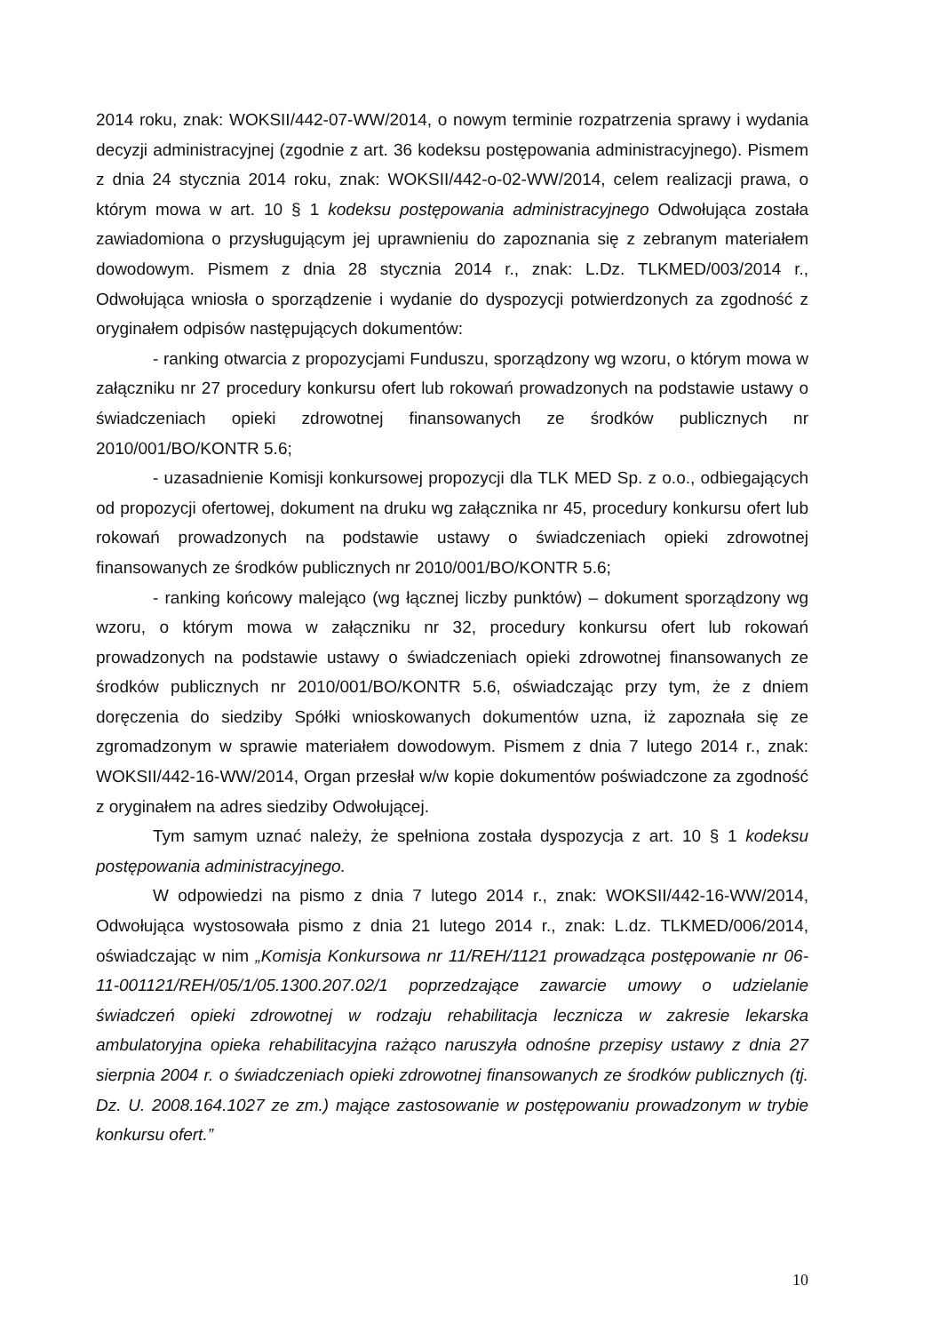2014 roku, znak: WOKSII/442-07-WW/2014, o nowym terminie rozpatrzenia sprawy i wydania decyzji administracyjnej (zgodnie z art. 36 kodeksu postępowania administracyjnego). Pismem z dnia 24 stycznia 2014 roku, znak: WOKSII/442-o-02-WW/2014, celem realizacji prawa, o którym mowa w art. 10 § 1 kodeksu postępowania administracyjnego Odwołująca została zawiadomiona o przysługującym jej uprawnieniu do zapoznania się z zebranym materiałem dowodowym. Pismem z dnia 28 stycznia 2014 r., znak: L.Dz. TLKMED/003/2014 r., Odwołująca wniosła o sporządzenie i wydanie do dyspozycji potwierdzonych za zgodność z oryginałem odpisów następujących dokumentów:
- ranking otwarcia z propozycjami Funduszu, sporządzony wg wzoru, o którym mowa w załączniku nr 27 procedury konkursu ofert lub rokowań prowadzonych na podstawie ustawy o świadczeniach opieki zdrowotnej finansowanych ze środków publicznych nr 2010/001/BO/KONTR 5.6;
- uzasadnienie Komisji konkursowej propozycji dla TLK MED Sp. z o.o., odbiegających od propozycji ofertowej, dokument na druku wg załącznika nr 45, procedury konkursu ofert lub rokowań prowadzonych na podstawie ustawy o świadczeniach opieki zdrowotnej finansowanych ze środków publicznych nr 2010/001/BO/KONTR 5.6;
- ranking końcowy malejąco (wg łącznej liczby punktów) – dokument sporządzony wg wzoru, o którym mowa w załączniku nr 32, procedury konkursu ofert lub rokowań prowadzonych na podstawie ustawy o świadczeniach opieki zdrowotnej finansowanych ze środków publicznych nr 2010/001/BO/KONTR 5.6, oświadczając przy tym, że z dniem doręczenia do siedziby Spółki wnioskowanych dokumentów uzna, iż zapoznała się ze zgromadzonym w sprawie materiałem dowodowym. Pismem z dnia 7 lutego 2014 r., znak: WOKSII/442-16-WW/2014, Organ przesłał w/w kopie dokumentów poświadczone za zgodność z oryginałem na adres siedziby Odwołującej.
Tym samym uznać należy, że spełniona została dyspozycja z art. 10 § 1 kodeksu postępowania administracyjnego.
W odpowiedzi na pismo z dnia 7 lutego 2014 r., znak: WOKSII/442-16-WW/2014, Odwołująca wystosowała pismo z dnia 21 lutego 2014 r., znak: L.dz. TLKMED/006/2014, oświadczając w nim „Komisja Konkursowa nr 11/REH/1121 prowadząca postępowanie nr 06-11-001121/REH/05/1/05.1300.207.02/1 poprzedzające zawarcie umowy o udzielanie świadczeń opieki zdrowotnej w rodzaju rehabilitacja lecznicza w zakresie lekarska ambulatoryjna opieka rehabilitacyjna rażąco naruszyła odnośne przepisy ustawy z dnia 27 sierpnia 2004 r. o świadczeniach opieki zdrowotnej finansowanych ze środków publicznych (tj. Dz. U. 2008.164.1027 ze zm.) mające zastosowanie w postępowaniu prowadzonym w trybie konkursu ofert.”
10